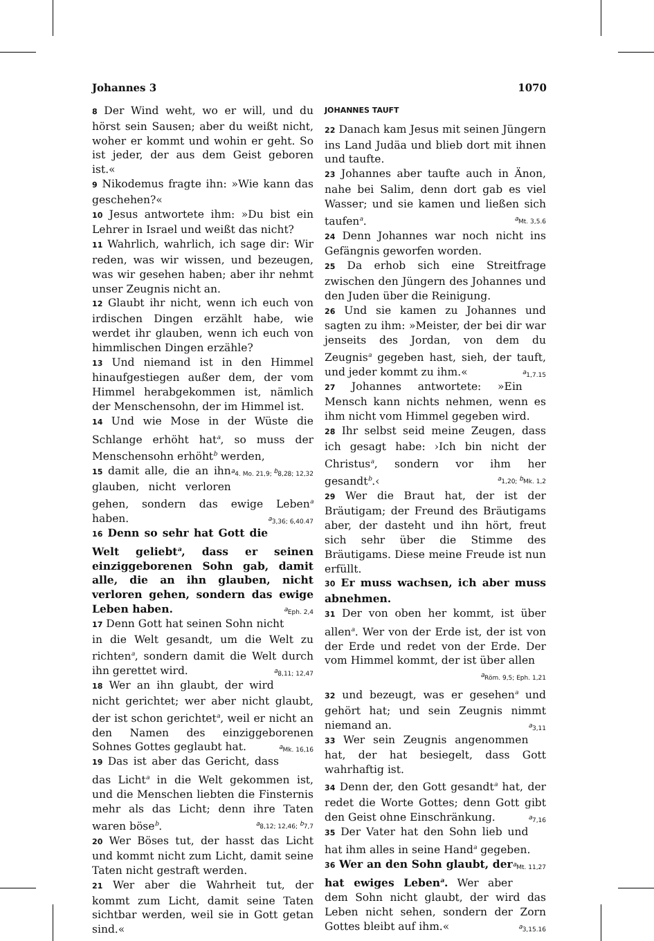Johannes 3 1070
8 Der Wind weht, wo er will, und du hörst sein Sausen; aber du weißt nicht, woher er kommt und wohin er geht. So ist jeder, der aus dem Geist geboren ist.«
9 Nikodemus fragte ihn: »Wie kann das geschehen?«
10 Jesus antwortete ihm: »Du bist ein Lehrer in Israel und weißt das nicht?
11 Wahrlich, wahrlich, ich sage dir: Wir reden, was wir wissen, und bezeugen, was wir gesehen haben; aber ihr nehmt unser Zeugnis nicht an.
12 Glaubt ihr nicht, wenn ich euch von irdischen Dingen erzählt habe, wie werdet ihr glauben, wenn ich euch von himmlischen Dingen erzähle?
13 Und niemand ist in den Himmel hinaufgestiegen außer dem, der vom Himmel herabgekommen ist, nämlich der Menschensohn, der im Himmel ist.
14 Und wie Mose in der Wüste die Schlange erhöht hat<sup>a</sup>, so muss der Menschensohn erhöht<sup>b</sup> werden, <sup>a</sup>4. Mo. 21,9; <sup>b</sup>8,28; 12,32
15 damit alle, die an ihn glauben, nicht verloren gehen, sondern das ewige Leben<sup>a</sup> haben. <sup>a</sup>3,36; 6,40.47
16 Denn so sehr hat Gott die Welt geliebt<sup>a</sup>, dass er seinen einziggeborenen Sohn gab, damit alle, die an ihn glauben, nicht verloren gehen, sondern das ewige Leben haben. <sup>a</sup>Eph. 2,4
17 Denn Gott hat seinen Sohn nicht in die Welt gesandt, um die Welt zu richten<sup>a</sup>, sondern damit die Welt durch ihn gerettet wird. <sup>a</sup>8,11; 12,47
18 Wer an ihn glaubt, der wird nicht gerichtet; wer aber nicht glaubt, der ist schon gerichtet<sup>a</sup>, weil er nicht an den Namen des einziggeborenen Sohnes Gottes geglaubt hat. <sup>a</sup>Mk. 16,16
19 Das ist aber das Gericht, dass das Licht<sup>a</sup> in die Welt gekommen ist, und die Menschen liebten die Finsternis mehr als das Licht; denn ihre Taten waren böse<sup>b</sup>. <sup>a</sup>8,12; 12,46; <sup>b</sup>7,7
20 Wer Böses tut, der hasst das Licht und kommt nicht zum Licht, damit seine Taten nicht gestraft werden.
21 Wer aber die Wahrheit tut, der kommt zum Licht, damit seine Taten sichtbar werden, weil sie in Gott getan sind.«
JOHANNES TAUFT
22 Danach kam Jesus mit seinen Jüngern ins Land Judäa und blieb dort mit ihnen und taufte.
23 Johannes aber taufte auch in Änon, nahe bei Salim, denn dort gab es viel Wasser; und sie kamen und ließen sich taufen<sup>a</sup>. <sup>a</sup>Mt. 3,5.6
24 Denn Johannes war noch nicht ins Gefängnis geworfen worden.
25 Da erhob sich eine Streitfrage zwischen den Jüngern des Johannes und den Juden über die Reinigung.
26 Und sie kamen zu Johannes und sagten zu ihm: »Meister, der bei dir war jenseits des Jordan, von dem du Zeugnis<sup>a</sup> gegeben hast, sieh, der tauft, und jeder kommt zu ihm.« <sup>a</sup>1,7.15
27 Johannes antwortete: »Ein Mensch kann nichts nehmen, wenn es ihm nicht vom Himmel gegeben wird.
28 Ihr selbst seid meine Zeugen, dass ich gesagt habe: ›Ich bin nicht der Christus<sup>a</sup>, sondern vor ihm her gesandt<sup>b</sup>.‹ <sup>a</sup>1,20; <sup>b</sup>Mk. 1,2
29 Wer die Braut hat, der ist der Bräutigam; der Freund des Bräutigams aber, der dasteht und ihn hört, freut sich sehr über die Stimme des Bräutigams. Diese meine Freude ist nun erfüllt.
30 Er muss wachsen, ich aber muss abnehmen.
31 Der von oben her kommt, ist über allen<sup>a</sup>. Wer von der Erde ist, der ist von der Erde und redet von der Erde. Der vom Himmel kommt, der ist über allen <sup>a</sup>Röm. 9,5; Eph. 1,21
32 und bezeugt, was er gesehen<sup>a</sup> und gehört hat; und sein Zeugnis nimmt niemand an. <sup>a</sup>3,11
33 Wer sein Zeugnis angenommen hat, der hat besiegelt, dass Gott wahrhaftig ist.
34 Denn der, den Gott gesandt<sup>a</sup> hat, der redet die Worte Gottes; denn Gott gibt den Geist ohne Einschränkung. <sup>a</sup>7,16
35 Der Vater hat den Sohn lieb und hat ihm alles in seine Hand<sup>a</sup> gegeben. <sup>a</sup>Mt. 11,27
36 Wer an den Sohn glaubt, der hat ewiges Leben<sup>a</sup>. Wer aber dem Sohn nicht glaubt, der wird das Leben nicht sehen, sondern der Zorn Gottes bleibt auf ihm.« <sup>a</sup>3,15.16